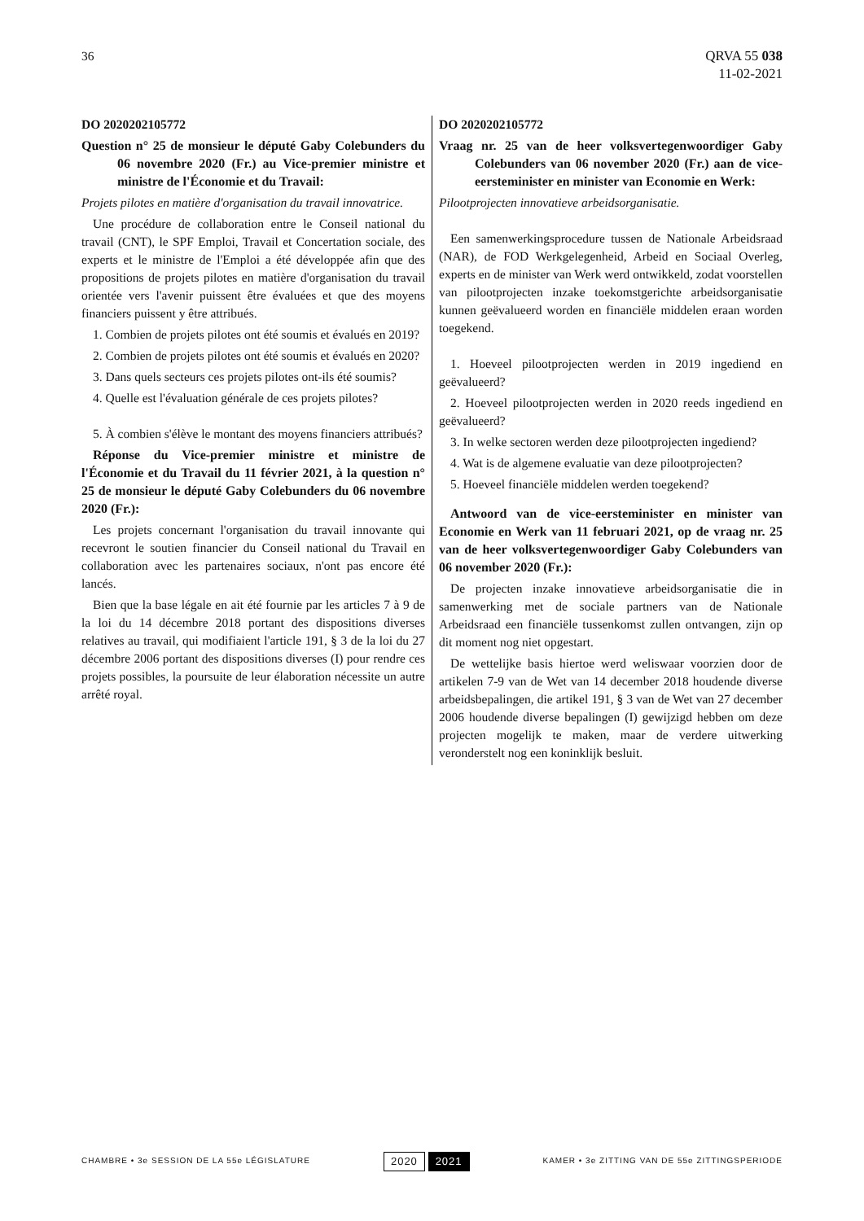36 QRVA 55 038
11-02-2021
DO 2020202105772
Question n° 25 de monsieur le député Gaby Colebunders du 06 novembre 2020 (Fr.) au Vice-premier ministre et ministre de l'Économie et du Travail:
Projets pilotes en matière d'organisation du travail innovatrice.
Une procédure de collaboration entre le Conseil national du travail (CNT), le SPF Emploi, Travail et Concertation sociale, des experts et le ministre de l'Emploi a été développée afin que des propositions de projets pilotes en matière d'organisation du travail orientée vers l'avenir puissent être évaluées et que des moyens financiers puissent y être attribués.
1. Combien de projets pilotes ont été soumis et évalués en 2019?
2. Combien de projets pilotes ont été soumis et évalués en 2020?
3. Dans quels secteurs ces projets pilotes ont-ils été soumis?
4. Quelle est l'évaluation générale de ces projets pilotes?
5. À combien s'élève le montant des moyens financiers attribués?
Réponse du Vice-premier ministre et ministre de l'Économie et du Travail du 11 février 2021, à la question n° 25 de monsieur le député Gaby Colebunders du 06 novembre 2020 (Fr.):
Les projets concernant l'organisation du travail innovante qui recevront le soutien financier du Conseil national du Travail en collaboration avec les partenaires sociaux, n'ont pas encore été lancés.
Bien que la base légale en ait été fournie par les articles 7 à 9 de la loi du 14 décembre 2018 portant des dispositions diverses relatives au travail, qui modifiaient l'article 191, § 3 de la loi du 27 décembre 2006 portant des dispositions diverses (I) pour rendre ces projets possibles, la poursuite de leur élaboration nécessite un autre arrêté royal.
DO 2020202105772
Vraag nr. 25 van de heer volksvertegenwoordiger Gaby Colebunders van 06 november 2020 (Fr.) aan de vice-eersteminister en minister van Economie en Werk:
Pilootprojecten innovatieve arbeidsorganisatie.
Een samenwerkingsprocedure tussen de Nationale Arbeidsraad (NAR), de FOD Werkgelegenheid, Arbeid en Sociaal Overleg, experts en de minister van Werk werd ontwikkeld, zodat voorstellen van pilootprojecten inzake toekomstgerichte arbeidsorganisatie kunnen geëvalueerd worden en financiële middelen eraan worden toegekend.
1. Hoeveel pilootprojecten werden in 2019 ingediend en geëvalueerd?
2. Hoeveel pilootprojecten werden in 2020 reeds ingediend en geëvalueerd?
3. In welke sectoren werden deze pilootprojecten ingediend?
4. Wat is de algemene evaluatie van deze pilootprojecten?
5. Hoeveel financiële middelen werden toegekend?
Antwoord van de vice-eersteminister en minister van Economie en Werk van 11 februari 2021, op de vraag nr. 25 van de heer volksvertegenwoordiger Gaby Colebunders van 06 november 2020 (Fr.):
De projecten inzake innovatieve arbeidsorganisatie die in samenwerking met de sociale partners van de Nationale Arbeidsraad een financiële tussenkomst zullen ontvangen, zijn op dit moment nog niet opgestart.
De wettelijke basis hiertoe werd weliswaar voorzien door de artikelen 7-9 van de Wet van 14 december 2018 houdende diverse arbeidsbepalingen, die artikel 191, § 3 van de Wet van 27 december 2006 houdende diverse bepalingen (I) gewijzigd hebben om deze projecten mogelijk te maken, maar de verdere uitwerking veronderstelt nog een koninklijk besluit.
CHAMBRE • 3e SESSION DE LA 55e LÉGISLATURE
2020 2021
KAMER • 3e ZITTING VAN DE 55e ZITTINGSPERIODE